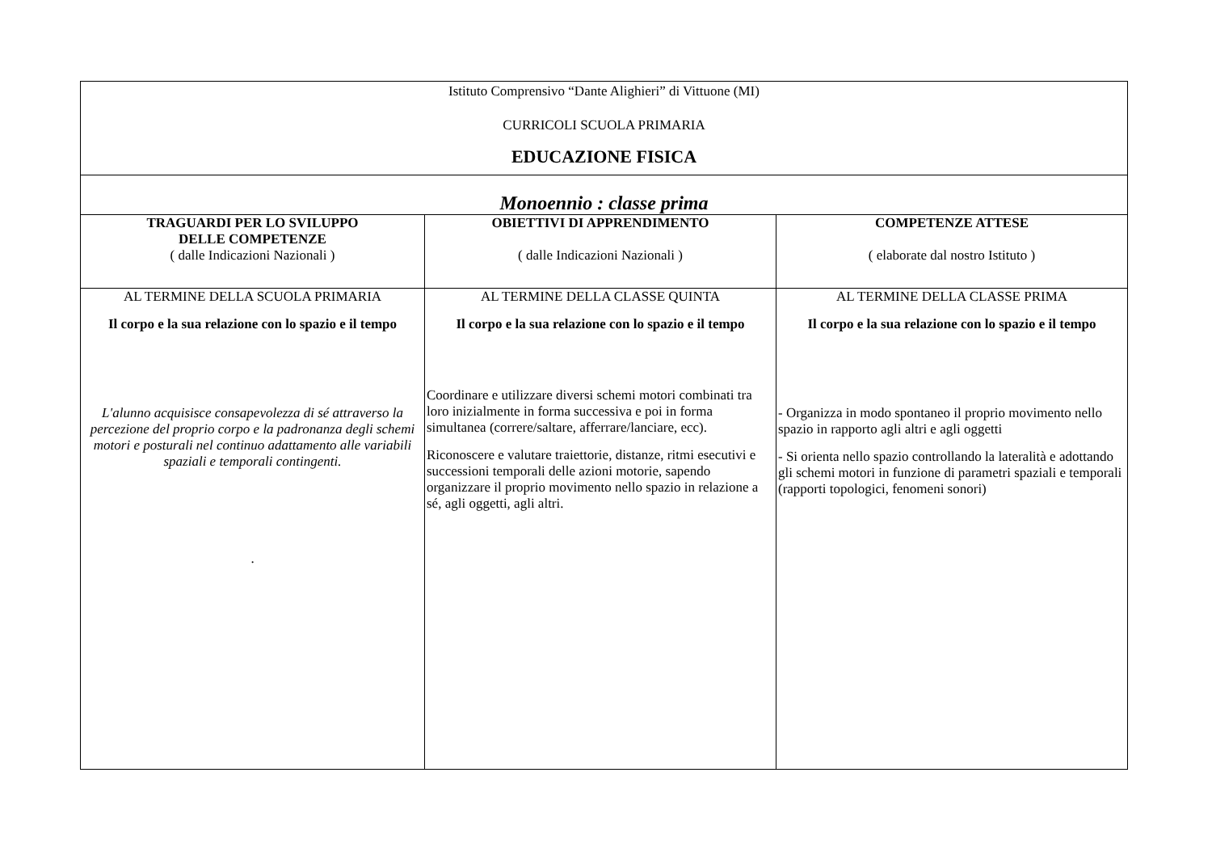| Istituto Comprensivo “Dante Alighieri” di Vittuone (MI) CURRICOLI SCUOLA PRIMARIA EDUCAZIONE FISICA | | |
| Monoennio : classe prima | | |
| TRAGUARDI PER LO SVILUPPO DELLE COMPETENZE ( dalle Indicazioni Nazionali ) | OBIETTIVI DI APPRENDIMENTO ( dalle Indicazioni Nazionali ) | COMPETENZE ATTESE ( elaborate dal nostro Istituto ) |
| AL TERMINE DELLA SCUOLA PRIMARIA Il corpo e la sua relazione con lo spazio e il tempo L'alunno acquisisce consapevolezza di sé attraverso la percezione del proprio corpo e la padronanza degli schemi motori e posturali nel continuo adattamento alle variabili spaziali e temporali contingenti. . | AL TERMINE DELLA CLASSE QUINTA Il corpo e la sua relazione con lo spazio e il tempo Coordinare e utilizzare diversi schemi motori combinati tra loro inizialmente in forma successiva e poi in forma simultanea (correre/saltare, afferrare/lanciare, ecc). Riconoscere e valutare traiettorie, distanze, ritmi esecutivi e successioni temporali delle azioni motorie, sapendo organizzare il proprio movimento nello spazio in relazione a sé, agli oggetti, agli altri. | AL TERMINE DELLA CLASSE PRIMA Il corpo e la sua relazione con lo spazio e il tempo - Organizza in modo spontaneo il proprio movimento nello spazio in rapporto agli altri e agli oggetti - Si orienta nello spazio controllando la lateralità e adottando gli schemi motori in funzione di parametri spaziali e temporali (rapporti topologici, fenomeni sonori) |